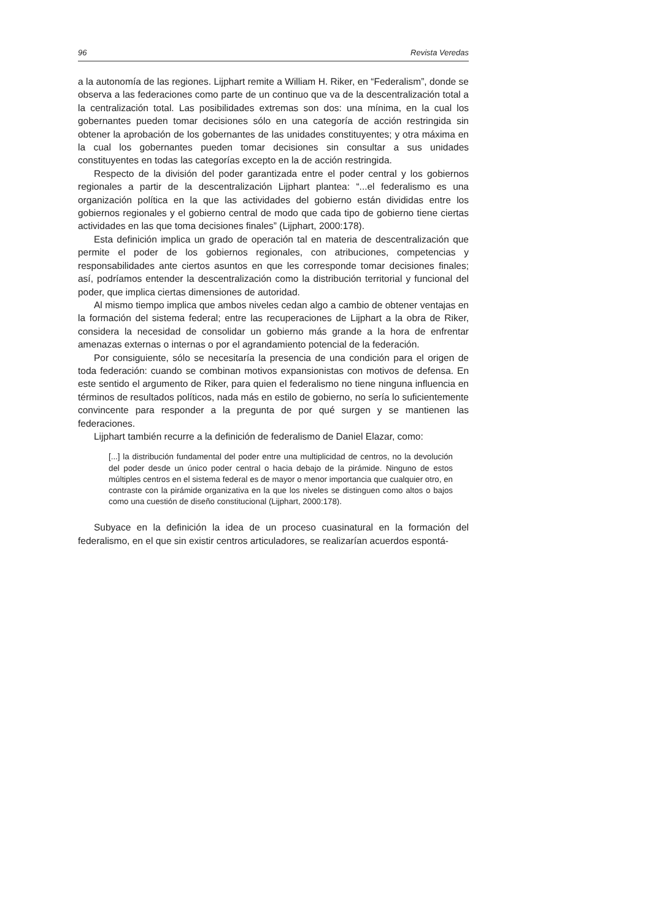96 Revista Veredas
a la autonomía de las regiones. Lijphart remite a William H. Riker, en “Federalism”, donde se observa a las federaciones como parte de un continuo que va de la descentralización total a la centralización total. Las posibilidades extremas son dos: una mínima, en la cual los gobernantes pueden tomar decisiones sólo en una categoría de acción restringida sin obtener la aprobación de los gobernantes de las unidades constituyentes; y otra máxima en la cual los gobernantes pueden tomar decisiones sin consultar a sus unidades constituyentes en todas las categorías excepto en la de acción restringida.
Respecto de la división del poder garantizada entre el poder central y los gobiernos regionales a partir de la descentralización Lijphart plantea: “...el federalismo es una organización política en la que las actividades del gobierno están divididas entre los gobiernos regionales y el gobierno central de modo que cada tipo de gobierno tiene ciertas actividades en las que toma decisiones finales” (Lijphart, 2000:178).
Esta definición implica un grado de operación tal en materia de descentralización que permite el poder de los gobiernos regionales, con atribuciones, competencias y responsabilidades ante ciertos asuntos en que les corresponde tomar decisiones finales; así, podríamos entender la descentralización como la distribución territorial y funcional del poder, que implica ciertas dimensiones de autoridad.
Al mismo tiempo implica que ambos niveles cedan algo a cambio de obtener ventajas en la formación del sistema federal; entre las recuperaciones de Lijphart a la obra de Riker, considera la necesidad de consolidar un gobierno más grande a la hora de enfrentar amenazas externas o internas o por el agrandamiento potencial de la federación.
Por consiguiente, sólo se necesitaría la presencia de una condición para el origen de toda federación: cuando se combinan motivos expansionistas con motivos de defensa. En este sentido el argumento de Riker, para quien el federalismo no tiene ninguna influencia en términos de resultados políticos, nada más en estilo de gobierno, no sería lo suficientemente convincente para responder a la pregunta de por qué surgen y se mantienen las federaciones.
Lijphart también recurre a la definición de federalismo de Daniel Elazar, como:
[...] la distribución fundamental del poder entre una multiplicidad de centros, no la devolución del poder desde un único poder central o hacia debajo de la pirámide. Ninguno de estos múltiples centros en el sistema federal es de mayor o menor importancia que cualquier otro, en contraste con la pirámide organizativa en la que los niveles se distinguen como altos o bajos como una cuestión de diseño constitucional (Lijphart, 2000:178).
Subyace en la definición la idea de un proceso cuasinatural en la formación del federalismo, en el que sin existir centros articuladores, se realizarían acuerdos espontá-